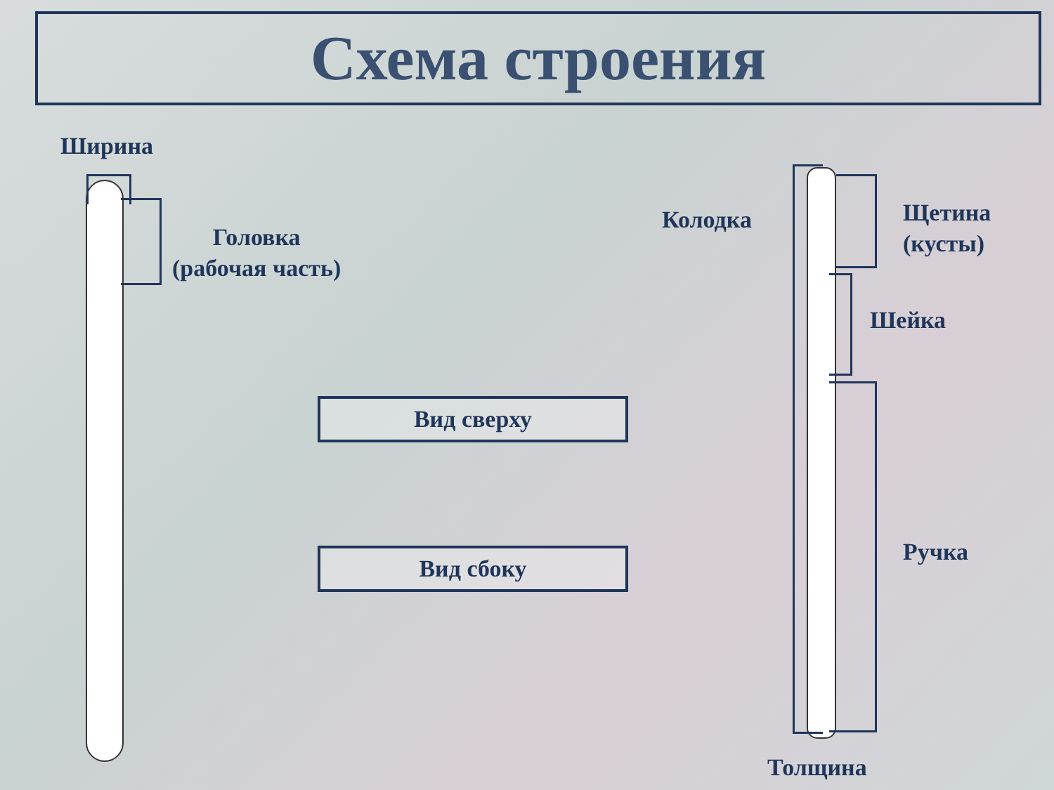Схема строения
Ширина
Головка
(рабочая часть)
Колодка
Щетина
(кусты)
Шейка
Ручка
Толщина
Вид сверху
Вид сбоку